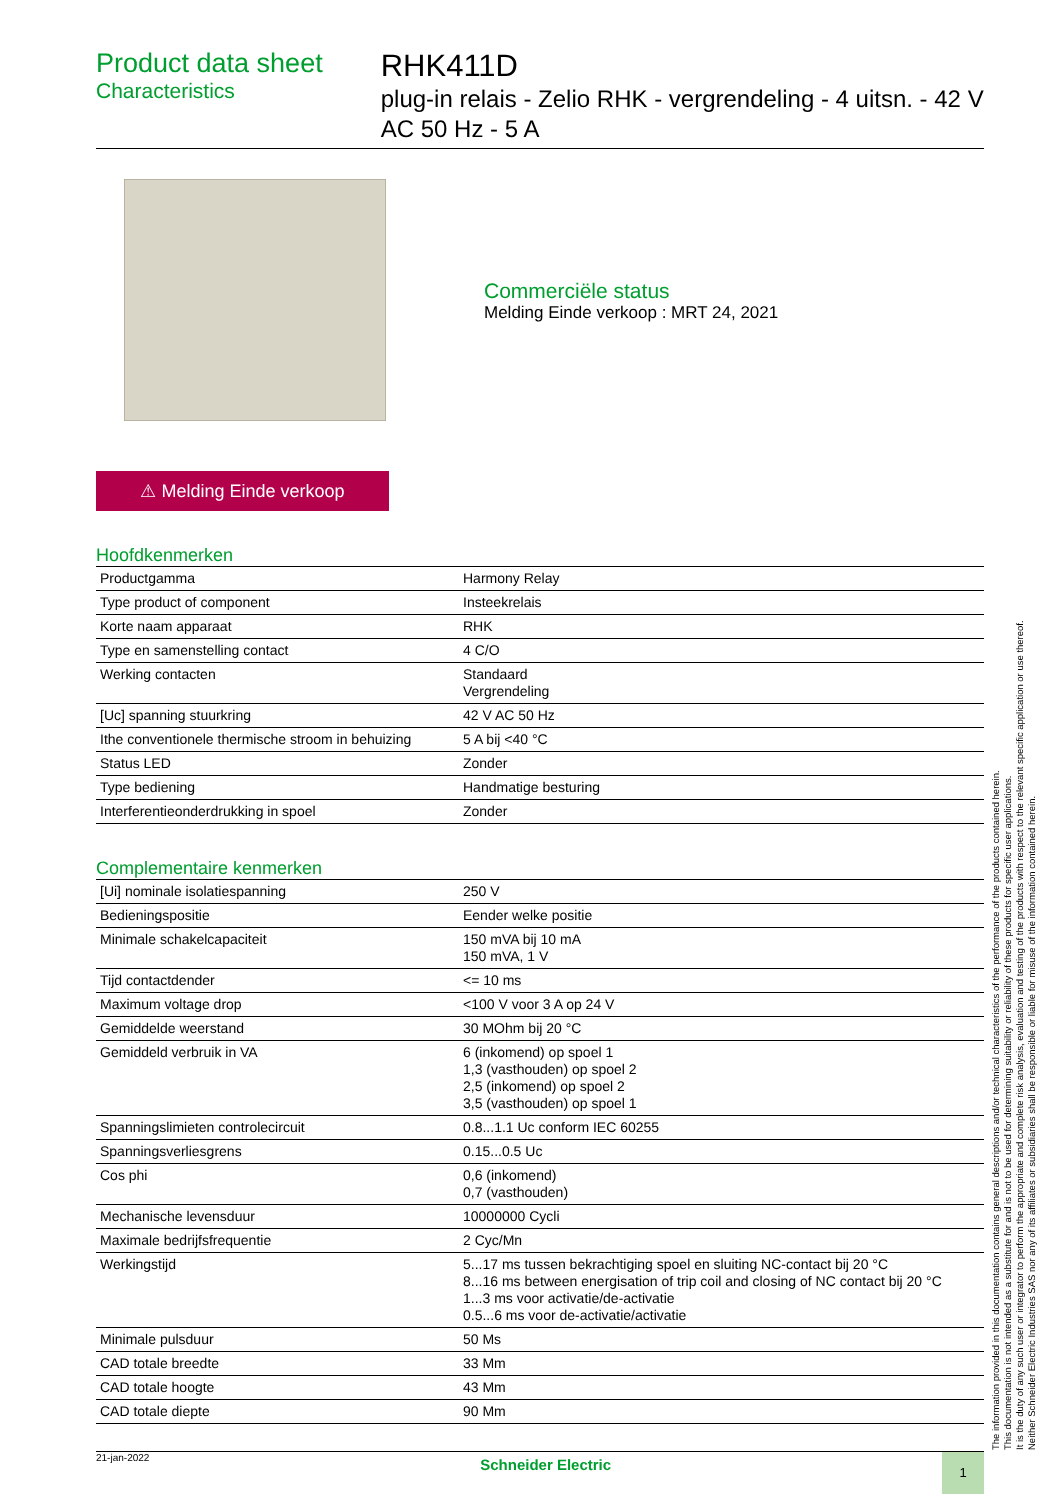Product data sheet
Characteristics
RHK411D
plug-in relais - Zelio RHK - vergrendeling - 4 uitsn. - 42 V AC 50 Hz - 5 A
Commerciële status
Melding Einde verkoop : MRT 24, 2021
⚠ Melding Einde verkoop
Hoofdkenmerken
| Productgamma | Harmony Relay |
| Type product of component | Insteekrelais |
| Korte naam apparaat | RHK |
| Type en samenstelling contact | 4 C/O |
| Werking contacten | Standaard Vergrendeling |
| [Uc] spanning stuurkring | 42 V AC 50 Hz |
| Ithe conventionele thermische stroom in behuizing | 5 A bij <40 °C |
| Status LED | Zonder |
| Type bediening | Handmatige besturing |
| Interferentieonderdrukking in spoel | Zonder |
Complementaire kenmerken
| [Ui] nominale isolatiespanning | 250 V |
| Bedieningspositie | Eender welke positie |
| Minimale schakelcapaciteit | 150 mVA bij 10 mA 150 mVA, 1 V |
| Tijd contactdender | <= 10 ms |
| Maximum voltage drop | <100 V voor 3 A op 24 V |
| Gemiddelde weerstand | 30 MOhm bij 20 °C |
| Gemiddeld verbruik in VA | 6 (inkomend) op spoel 1 1,3 (vasthouden) op spoel 2 2,5 (inkomend) op spoel 2 3,5 (vasthouden) op spoel 1 |
| Spanningslimieten controlecircuit | 0.8...1.1 Uc conform IEC 60255 |
| Spanningsverliesgrens | 0.15...0.5 Uc |
| Cos phi | 0,6 (inkomend) 0,7 (vasthouden) |
| Mechanische levensduur | 10000000 Cycli |
| Maximale bedrijfsfrequentie | 2 Cyc/Mn |
| Werkingstijd | 5...17 ms tussen bekrachtiging spoel en sluiting NC-contact bij 20 °C 8...16 ms between energisation of trip coil and closing of NC contact bij 20 °C 1...3 ms voor activatie/de-activatie 0.5...6 ms voor de-activatie/activatie |
| Minimale pulsduur | 50 Ms |
| CAD totale breedte | 33 Mm |
| CAD totale hoogte | 43 Mm |
| CAD totale diepte | 90 Mm |
21-jan-2022
Schneider Electric
1
The information provided in this documentation contains general descriptions and/or technical characteristics of the performance of the products contained herein.
This documentation is not intended as a substitute for and is not to be used for determining suitability or reliability of these products for specific user applications.
It is the duty of any such user or integrator to perform the appropriate and complete risk analysis, evaluation and testing of the products with respect to the relevant specific application or use thereof.
Neither Schneider Electric Industries SAS nor any of its affiliates or subsidiaries shall be responsible or liable for misuse of the information contained herein.